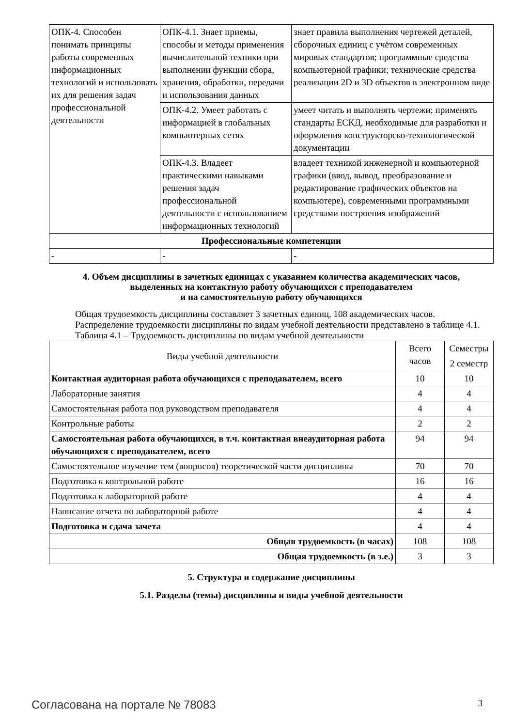| ОПК-4. Способен понимать принципы работы современных информационных технологий и использовать их для решения задач профессиональной деятельности | ОПК-4.1. Знает приемы, способы и методы применения вычислительной техники при выполнении функции сбора, хранения, обработки, передачи и использования данных | знает правила выполнения чертежей деталей, сборочных единиц с учётом современных мировых стандартов; программные средства компьютерной графики; технические средства реализации 2D и 3D объектов в электронном виде |
| | ОПК-4.2. Умеет работать с информацией в глобальных компьютерных сетях | умеет читать и выполнять чертежи; применять стандарты ЕСКД, необходимые для разработки и оформления конструкторско-технологической документации |
| | ОПК-4.3. Владеет практическими навыками решения задач профессиональной деятельности с использованием информационных технологий | владеет техникой инженерной и компьютерной графики (ввод, вывод, преобразование и редактирование графических объектов на компьютере), современными программными средствами построения изображений |
| Профессиональные компетенции | | |
| - | - | - |
4. Объем дисциплины в зачетных единицах с указанием количества академических часов,
выделенных на контактную работу обучающихся с преподавателем
и на самостоятельную работу обучающихся
Общая трудоемкость дисциплины составляет 3 зачетных единиц, 108 академических часов.
Распределение трудоемкости дисциплины по видам учебной деятельности представлено в таблице 4.1.
Таблица 4.1 – Трудоемкость дисциплины по видам учебной деятельности
| Виды учебной деятельности | Всего часов | Семестры |
| --- | --- | --- |
| | | 2 семестр |
| Контактная аудиторная работа обучающихся с преподавателем, всего | 10 | 10 |
| Лабораторные занятия | 4 | 4 |
| Самостоятельная работа под руководством преподавателя | 4 | 4 |
| Контрольные работы | 2 | 2 |
| Самостоятельная работа обучающихся, в т.ч. контактная внеаудиторная работа обучающихся с преподавателем, всего | 94 | 94 |
| Самостоятельное изучение тем (вопросов) теоретической части дисциплины | 70 | 70 |
| Подготовка к контрольной работе | 16 | 16 |
| Подготовка к лабораторной работе | 4 | 4 |
| Написание отчета по лабораторной работе | 4 | 4 |
| Подготовка и сдача зачета | 4 | 4 |
| Общая трудоемкость (в часах) | 108 | 108 |
| Общая трудоемкость (в з.е.) | 3 | 3 |
5. Структура и содержание дисциплины
5.1. Разделы (темы) дисциплины и виды учебной деятельности
Согласована на портале № 78083 3